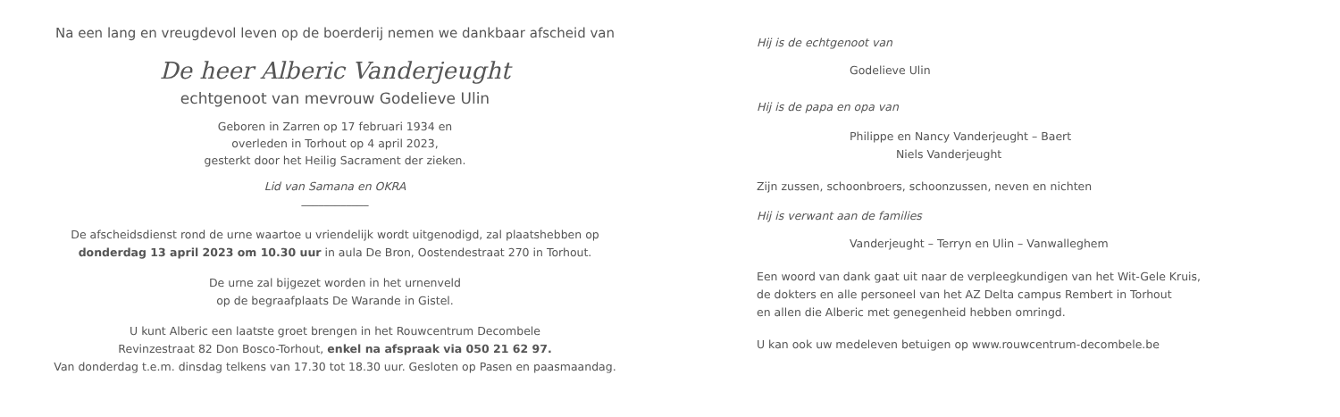Na een lang en vreugdevol leven op de boerderij nemen we dankbaar afscheid van
De heer Alberic Vanderjeught
echtgenoot van mevrouw Godelieve Ulin
Geboren in Zarren op 17 februari 1934 en
overleden in Torhout op 4 april 2023,
gesterkt door het Heilig Sacrament der zieken.
Lid van Samana en OKRA
____________
De afscheidsdienst rond de urne waartoe u vriendelijk wordt uitgenodigd, zal plaatshebben op
donderdag 13 april 2023 om 10.30 uur in aula De Bron, Oostendestraat 270 in Torhout.
De urne zal bijgezet worden in het urnenveld
op de begraafplaats De Warande in Gistel.
U kunt Alberic een laatste groet brengen in het Rouwcentrum Decombele
Revinzestraat 82 Don Bosco-Torhout, enkel na afspraak via 050 21 62 97.
Van donderdag t.e.m. dinsdag telkens van 17.30 tot 18.30 uur. Gesloten op Pasen en paasmaandag.
Hij is de echtgenoot van
Godelieve Ulin
Hij is de papa en opa van
Philippe en Nancy Vanderjeught – Baert
Niels Vanderjeught
Zijn zussen, schoonbroers, schoonzussen, neven en nichten
Hij is verwant aan de families
Vanderjeught – Terryn en Ulin – Vanwalleghem
Een woord van dank gaat uit naar de verpleegkundigen van het Wit-Gele Kruis,
de dokters en alle personeel van het AZ Delta campus Rembert in Torhout
en allen die Alberic met genegenheid hebben omringd.
U kan ook uw medeleven betuigen op www.rouwcentrum-decombele.be